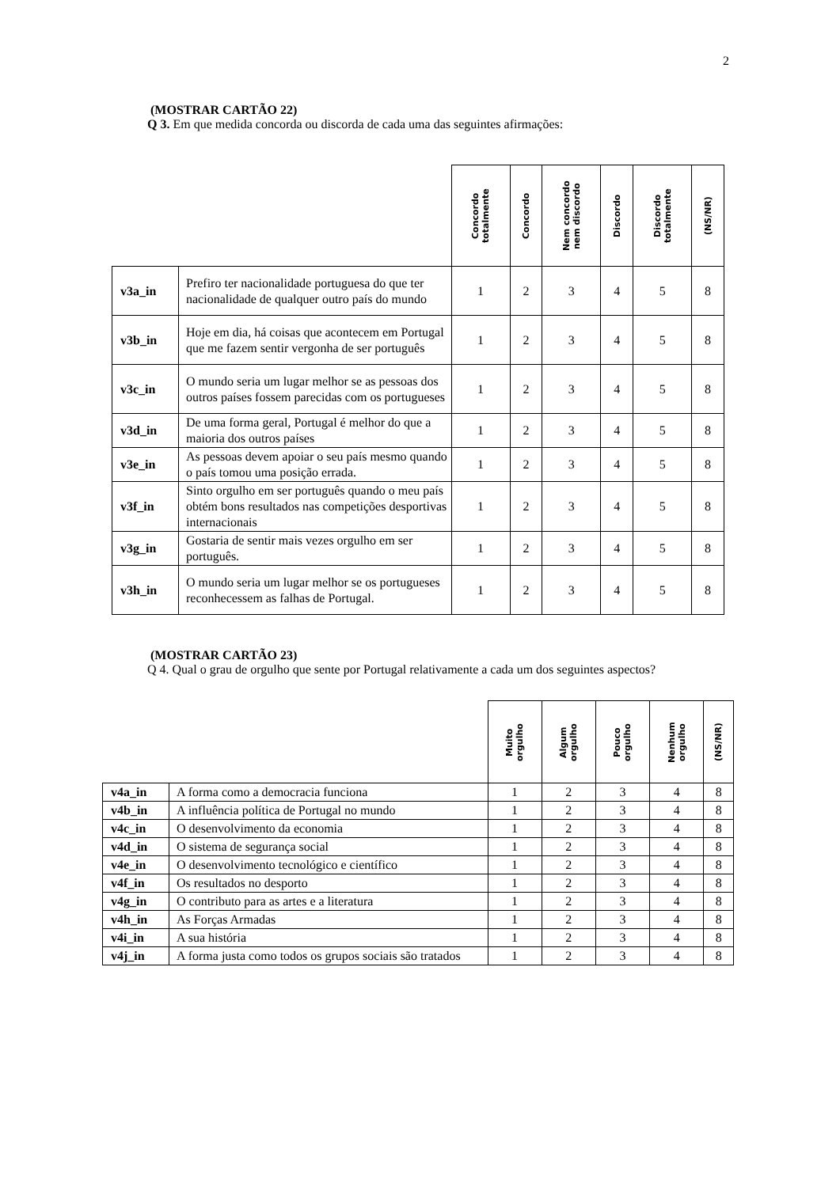2
(MOSTRAR CARTÃO 22)
Q 3. Em que medida concorda ou discorda de cada uma das seguintes afirmações:
| | | Concordo totalmente | Concordo | Nem concordo nem discordo | Discordo | Discordo totalmente | (NS/NR) |
| --- | --- | --- | --- | --- | --- | --- | --- |
| v3a_in | Prefiro ter nacionalidade portuguesa do que ter nacionalidade de qualquer outro país do mundo | 1 | 2 | 3 | 4 | 5 | 8 |
| v3b_in | Hoje em dia, há coisas que acontecem em Portugal que me fazem sentir vergonha de ser português | 1 | 2 | 3 | 4 | 5 | 8 |
| v3c_in | O mundo seria um lugar melhor se as pessoas dos outros países fossem parecidas com os portugueses | 1 | 2 | 3 | 4 | 5 | 8 |
| v3d_in | De uma forma geral, Portugal é melhor do que a maioria dos outros países | 1 | 2 | 3 | 4 | 5 | 8 |
| v3e_in | As pessoas devem apoiar o seu país mesmo quando o país tomou uma posição errada. | 1 | 2 | 3 | 4 | 5 | 8 |
| v3f_in | Sinto orgulho em ser português quando o meu país obtém bons resultados nas competições desportivas internacionais | 1 | 2 | 3 | 4 | 5 | 8 |
| v3g_in | Gostaria de sentir mais vezes orgulho em ser português. | 1 | 2 | 3 | 4 | 5 | 8 |
| v3h_in | O mundo seria um lugar melhor se os portugueses reconhecessem as falhas de Portugal. | 1 | 2 | 3 | 4 | 5 | 8 |
(MOSTRAR CARTÃO 23)
Q 4. Qual o grau de orgulho que sente por Portugal relativamente a cada um dos seguintes aspectos?
| | | Muito orgulho | Algum orgulho | Pouco orgulho | Nenhum orgulho | (NS/NR) |
| --- | --- | --- | --- | --- | --- | --- |
| v4a_in | A forma como a democracia funciona | 1 | 2 | 3 | 4 | 8 |
| v4b_in | A influência política de Portugal no mundo | 1 | 2 | 3 | 4 | 8 |
| v4c_in | O desenvolvimento da economia | 1 | 2 | 3 | 4 | 8 |
| v4d_in | O sistema de segurança social | 1 | 2 | 3 | 4 | 8 |
| v4e_in | O desenvolvimento tecnológico e científico | 1 | 2 | 3 | 4 | 8 |
| v4f_in | Os resultados no desporto | 1 | 2 | 3 | 4 | 8 |
| v4g_in | O contributo para as artes e a literatura | 1 | 2 | 3 | 4 | 8 |
| v4h_in | As Forças Armadas | 1 | 2 | 3 | 4 | 8 |
| v4i_in | A sua história | 1 | 2 | 3 | 4 | 8 |
| v4j_in | A forma justa como todos os grupos sociais são tratados | 1 | 2 | 3 | 4 | 8 |